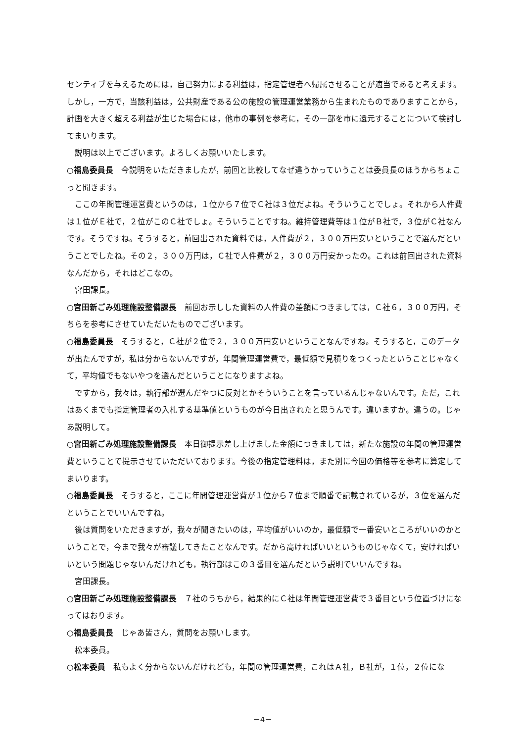センティブを与えるためには，自己努力による利益は，指定管理者へ帰属させることが適当であると考えます。しかし，一方で，当該利益は，公共財産である公の施設の管理運営業務から生まれたものでありますことから，計画を大きく超える利益が生じた場合には，他市の事例を参考に，その一部を市に還元することについて検討してまいります。
説明は以上でございます。よろしくお願いいたします。
○福島委員長　今説明をいただきましたが，前回と比較してなぜ違うかっていうことは委員長のほうからちょこっと聞きます。
ここの年間管理運営費というのは，１位から７位でＣ社は３位だよね。そういうことでしょ。それから人件費は１位がＥ社で，２位がこのＣ社でしょ。そういうことですね。維持管理費等は１位がＢ社で，３位がＣ社なんです。そうですね。そうすると，前回出された資料では，人件費が２，３００万円安いということで選んだということでしたね。その２，３００万円は，Ｃ社で人件費が２，３００万円安かったの。これは前回出された資料なんだから，それはどこなの。
宮田課長。
○宮田新ごみ処理施設整備課長　前回お示しした資料の人件費の差額につきましては，Ｃ社６，３００万円，そちらを参考にさせていただいたものでございます。
○福島委員長　そうすると，Ｃ社が２位で２，３００万円安いということなんですね。そうすると，このデータが出たんですが，私は分からないんですが，年間管理運営費で，最低額で見積りをつくったということじゃなくて，平均値でもないやつを選んだということになりますよね。
ですから，我々は，執行部が選んだやつに反対とかそういうことを言っているんじゃないんです。ただ，これはあくまでも指定管理者の入札する基準値というものが今日出されたと思うんです。違いますか。違うの。じゃあ説明して。
○宮田新ごみ処理施設整備課長　本日御提示差し上げました金額につきましては，新たな施設の年間の管理運営費ということで提示させていただいております。今後の指定管理料は，また別に今回の価格等を参考に算定してまいります。
○福島委員長　そうすると，ここに年間管理運営費が１位から７位まで順番で記載されているが，３位を選んだということでいいんですね。
後は質問をいただきますが，我々が聞きたいのは，平均値がいいのか，最低額で一番安いところがいいのかということで，今まで我々が審議してきたことなんです。だから高ければいいというものじゃなくて，安ければいいという問題じゃないんだけれども，執行部はこの３番目を選んだという説明でいいんですね。
宮田課長。
○宮田新ごみ処理施設整備課長　７社のうちから，結果的にＣ社は年間管理運営費で３番目という位置づけになってはおります。
○福島委員長　じゃあ皆さん，質問をお願いします。
松本委員。
○松本委員　私もよく分からないんだけれども，年間の管理運営費，これはＡ社，Ｂ社が，１位，２位にな
－4－